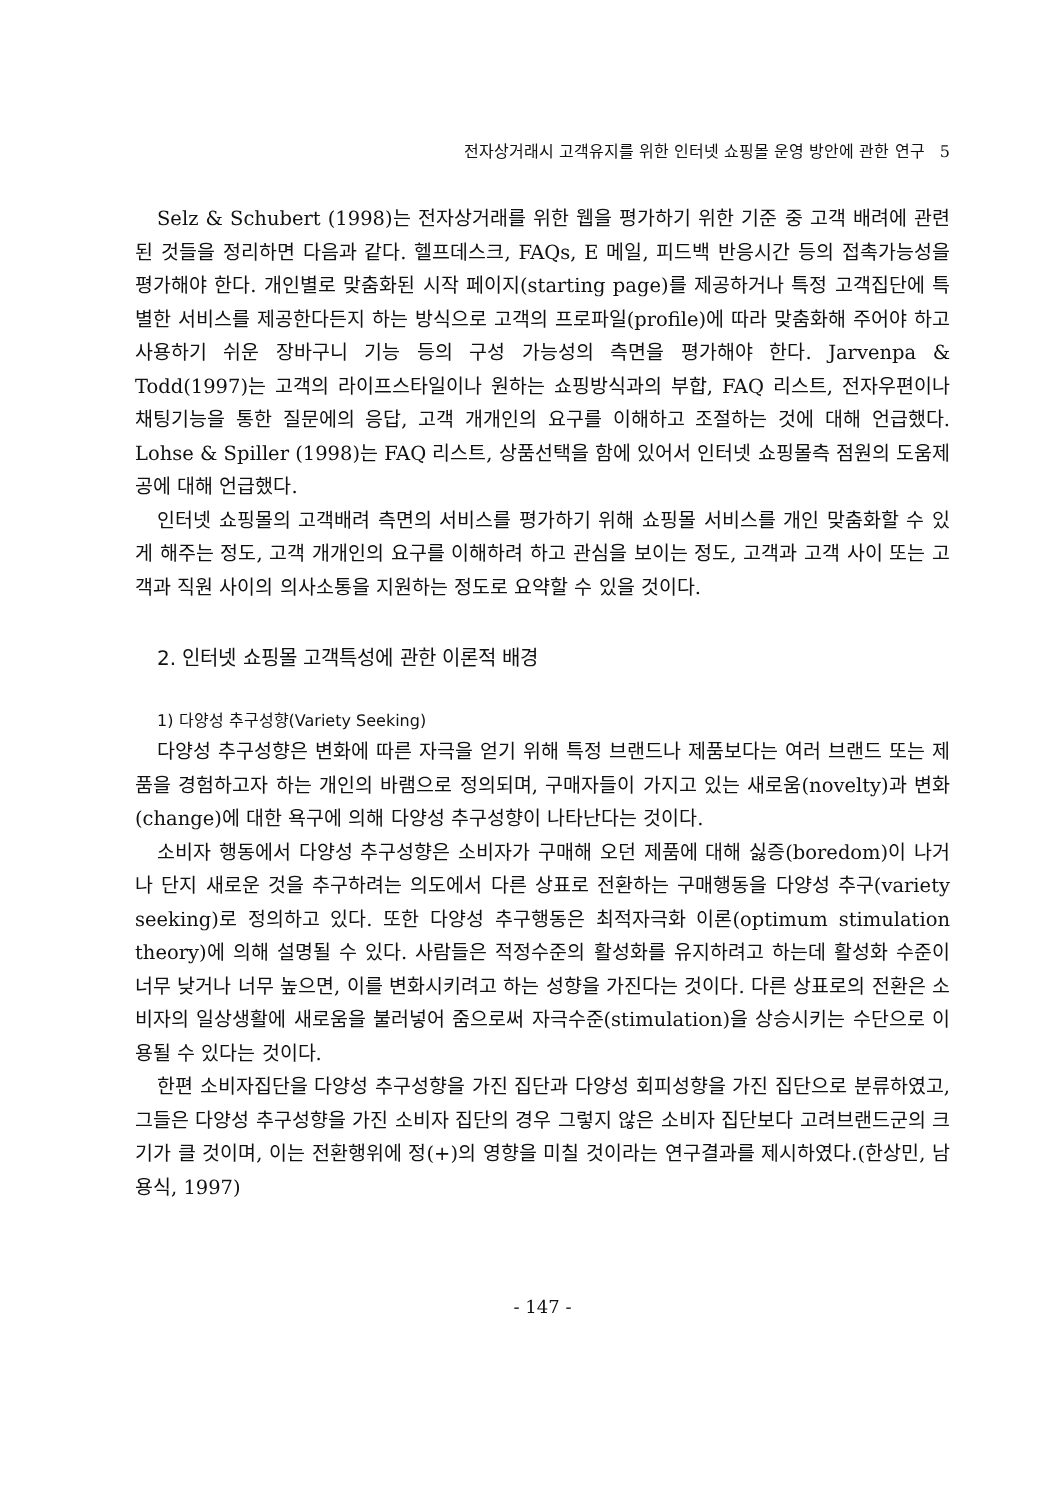전자상거래시 고객유지를 위한 인터넷 쇼핑몰 운영 방안에 관한 연구 5
Selz & Schubert (1998)는 전자상거래를 위한 웹을 평가하기 위한 기준 중 고객 배려에 관련된 것들을 정리하면 다음과 같다. 헬프데스크, FAQs, E 메일, 피드백 반응시간 등의 접촉가능성을 평가해야 한다. 개인별로 맞춤화된 시작 페이지(starting page)를 제공하거나 특정 고객집단에 특별한 서비스를 제공한다든지 하는 방식으로 고객의 프로파일(profile)에 따라 맞춤화해 주어야 하고 사용하기 쉬운 장바구니 기능 등의 구성 가능성의 측면을 평가해야 한다. Jarvenpa & Todd(1997)는 고객의 라이프스타일이나 원하는 쇼핑방식과의 부합, FAQ 리스트, 전자우편이나 채팅기능을 통한 질문에의 응답, 고객 개개인의 요구를 이해하고 조절하는 것에 대해 언급했다. Lohse & Spiller (1998)는 FAQ 리스트, 상품선택을 함에 있어서 인터넷 쇼핑몰측 점원의 도움제공에 대해 언급했다.
인터넷 쇼핑몰의 고객배려 측면의 서비스를 평가하기 위해 쇼핑몰 서비스를 개인 맞춤화할 수 있게 해주는 정도, 고객 개개인의 요구를 이해하려 하고 관심을 보이는 정도, 고객과 고객 사이 또는 고객과 직원 사이의 의사소통을 지원하는 정도로 요약할 수 있을 것이다.
2. 인터넷 쇼핑몰 고객특성에 관한 이론적 배경
1) 다양성 추구성향(Variety Seeking)
다양성 추구성향은 변화에 따른 자극을 얻기 위해 특정 브랜드나 제품보다는 여러 브랜드 또는 제품을 경험하고자 하는 개인의 바램으로 정의되며, 구매자들이 가지고 있는 새로움(novelty)과 변화(change)에 대한 욕구에 의해 다양성 추구성향이 나타난다는 것이다.
소비자 행동에서 다양성 추구성향은 소비자가 구매해 오던 제품에 대해 싫증(boredom)이 나거나 단지 새로운 것을 추구하려는 의도에서 다른 상표로 전환하는 구매행동을 다양성 추구(variety seeking)로 정의하고 있다. 또한 다양성 추구행동은 최적자극화 이론(optimum stimulation theory)에 의해 설명될 수 있다. 사람들은 적정수준의 활성화를 유지하려고 하는데 활성화 수준이 너무 낮거나 너무 높으면, 이를 변화시키려고 하는 성향을 가진다는 것이다. 다른 상표로의 전환은 소비자의 일상생활에 새로움을 불러넣어 줌으로써 자극수준(stimulation)을 상승시키는 수단으로 이용될 수 있다는 것이다.
한편 소비자집단을 다양성 추구성향을 가진 집단과 다양성 회피성향을 가진 집단으로 분류하였고, 그들은 다양성 추구성향을 가진 소비자 집단의 경우 그렇지 않은 소비자 집단보다 고려브랜드군의 크기가 클 것이며, 이는 전환행위에 정(+)의 영향을 미칠 것이라는 연구결과를 제시하였다.(한상민, 남용식, 1997)
- 147 -